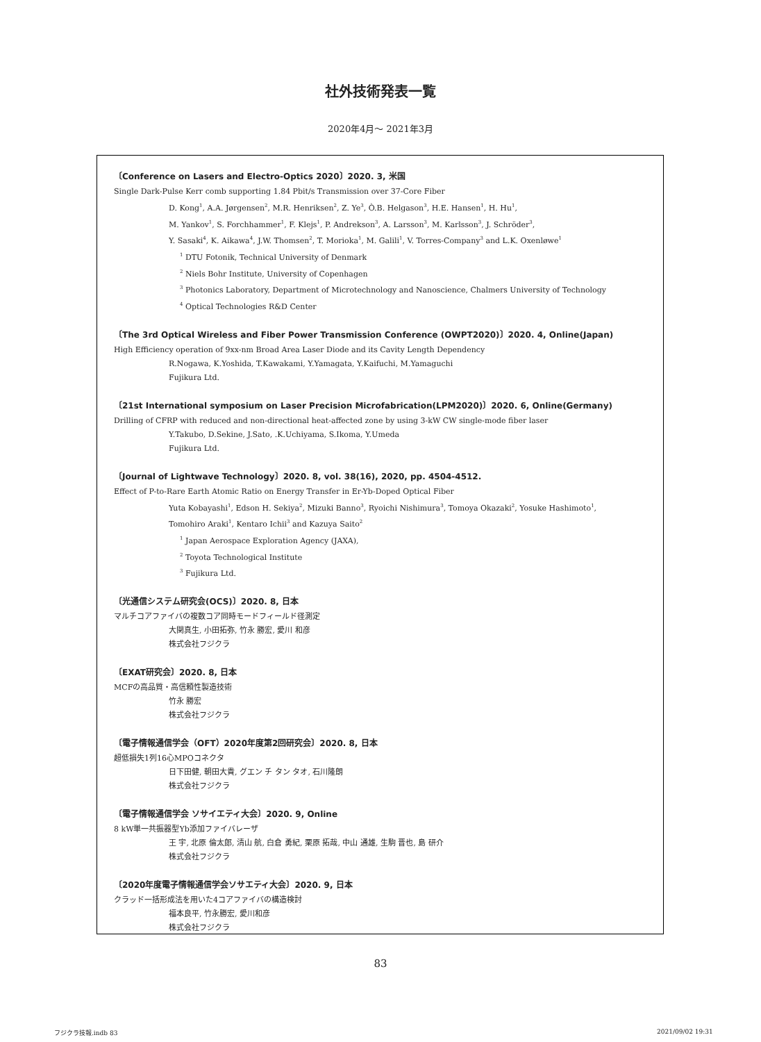社外技術発表一覧
2020年4月～ 2021年3月
〔Conference on Lasers and Electro-Optics 2020〕2020. 3, 米国
Single Dark-Pulse Kerr comb supporting 1.84 Pbit/s Transmission over 37-Core Fiber
D. Kong<sup>1</sup>, A.A. Jørgensen<sup>2</sup>, M.R. Henriksen<sup>2</sup>, Z. Ye<sup>3</sup>, Ò.B. Helgason<sup>3</sup>, H.E. Hansen<sup>1</sup>, H. Hu<sup>1</sup>,
M. Yankov<sup>1</sup>, S. Forchhammer<sup>1</sup>, F. Klejs<sup>1</sup>, P. Andrekson<sup>3</sup>, A. Larsson<sup>3</sup>, M. Karlsson<sup>3</sup>, J. Schröder<sup>3</sup>,
Y. Sasaki<sup>4</sup>, K. Aikawa<sup>4</sup>, J.W. Thomsen<sup>2</sup>, T. Morioka<sup>1</sup>, M. Galili<sup>1</sup>, V. Torres-Company<sup>3</sup> and L.K. Oxenløwe<sup>1</sup>
<sup>1</sup> DTU Fotonik, Technical University of Denmark
<sup>2</sup> Niels Bohr Institute, University of Copenhagen
<sup>3</sup> Photonics Laboratory, Department of Microtechnology and Nanoscience, Chalmers University of Technology
<sup>4</sup> Optical Technologies R&D Center
〔The 3rd Optical Wireless and Fiber Power Transmission Conference (OWPT2020)〕2020. 4, Online(Japan)
High Efficiency operation of 9xx-nm Broad Area Laser Diode and its Cavity Length Dependency
R.Nogawa, K.Yoshida, T.Kawakami, Y.Yamagata, Y.Kaifuchi, M.Yamaguchi
Fujikura Ltd.
〔21st International symposium on Laser Precision Microfabrication(LPM2020)〕2020. 6, Online(Germany)
Drilling of CFRP with reduced and non-directional heat-affected zone by using 3-kW CW single-mode fiber laser
Y.Takubo, D.Sekine, J.Sato, .K.Uchiyama, S.Ikoma, Y.Umeda
Fujikura Ltd.
〔Journal of Lightwave Technology〕2020. 8, vol. 38(16), 2020, pp. 4504-4512.
Effect of P-to-Rare Earth Atomic Ratio on Energy Transfer in Er-Yb-Doped Optical Fiber
Yuta Kobayashi<sup>1</sup>, Edson H. Sekiya<sup>2</sup>, Mizuki Banno<sup>3</sup>, Ryoichi Nishimura<sup>3</sup>, Tomoya Okazaki<sup>2</sup>, Yosuke Hashimoto<sup>1</sup>,
Tomohiro Araki<sup>1</sup>, Kentaro Ichii<sup>3</sup> and Kazuya Saito<sup>2</sup>
<sup>1</sup> Japan Aerospace Exploration Agency (JAXA),
<sup>2</sup> Toyota Technological Institute
<sup>3</sup> Fujikura Ltd.
〔光通信システム研究会(OCS)〕2020. 8, 日本
マルチコアファイバの複数コア同時モードフィールド径測定
大関真生, 小田拓弥, 竹永 勝宏, 愛川 和彦
株式会社フジクラ
〔EXAT研究会〕2020. 8, 日本
MCFの高品質・高信頼性製造技術
竹永 勝宏
株式会社フジクラ
〔電子情報通信学会（OFT）2020年度第2回研究会〕2020. 8, 日本
超低損失1列16心MPOコネクタ
日下田健, 朝田大貴, グエン チ タン タオ, 石川隆朗
株式会社フジクラ
〔電子情報通信学会 ソサイエティ大会〕2020. 9, Online
8 kW単一共振器型Yb添加ファイバレーザ
王 宇, 北原 倫太郎, 清山 航, 白倉 勇紀, 栗原 拓哉, 中山 通雄, 生駒 晋也, 島 研介
株式会社フジクラ
〔2020年度電子情報通信学会ソサエティ大会〕2020. 9, 日本
クラッド一括形成法を用いた4コアファイバの構造検討
福本良平, 竹永勝宏, 愛川和彦
株式会社フジクラ
83
フジクラ技報.indb 83 2021/09/02 19:31